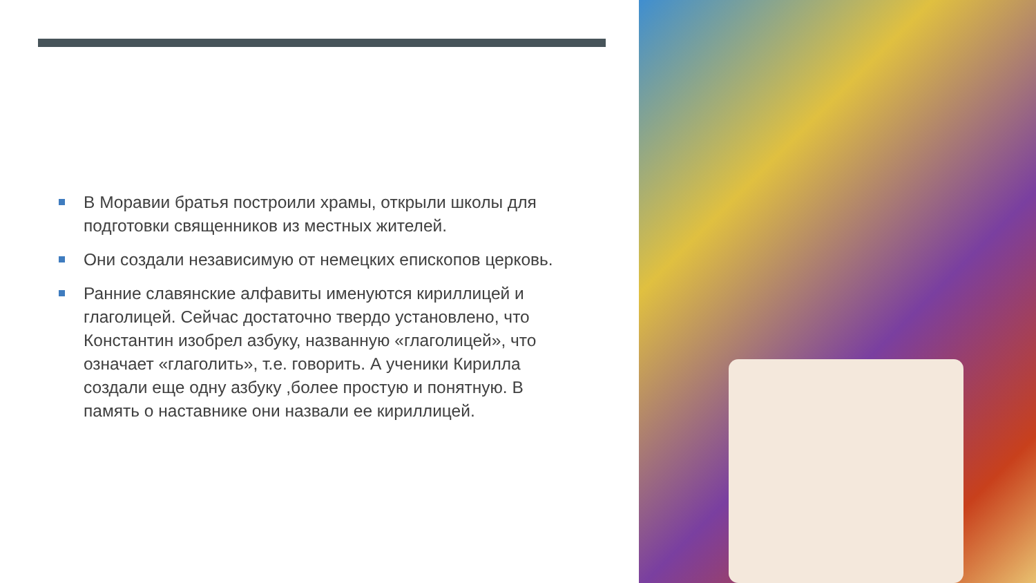В Моравии братья построили храмы, открыли школы для подготовки священников из местных жителей.
Они создали независимую от немецких епископов церковь.
Ранние славянские алфавиты именуются кириллицей и глаголицей. Сейчас достаточно твердо установлено, что Константин изобрел азбуку, названную «глаголицей», что означает «глаголить», т.е. говорить. А ученики Кирилла создали еще одну азбуку ,более простую и понятную. В память о наставнике они назвали ее кириллицей.